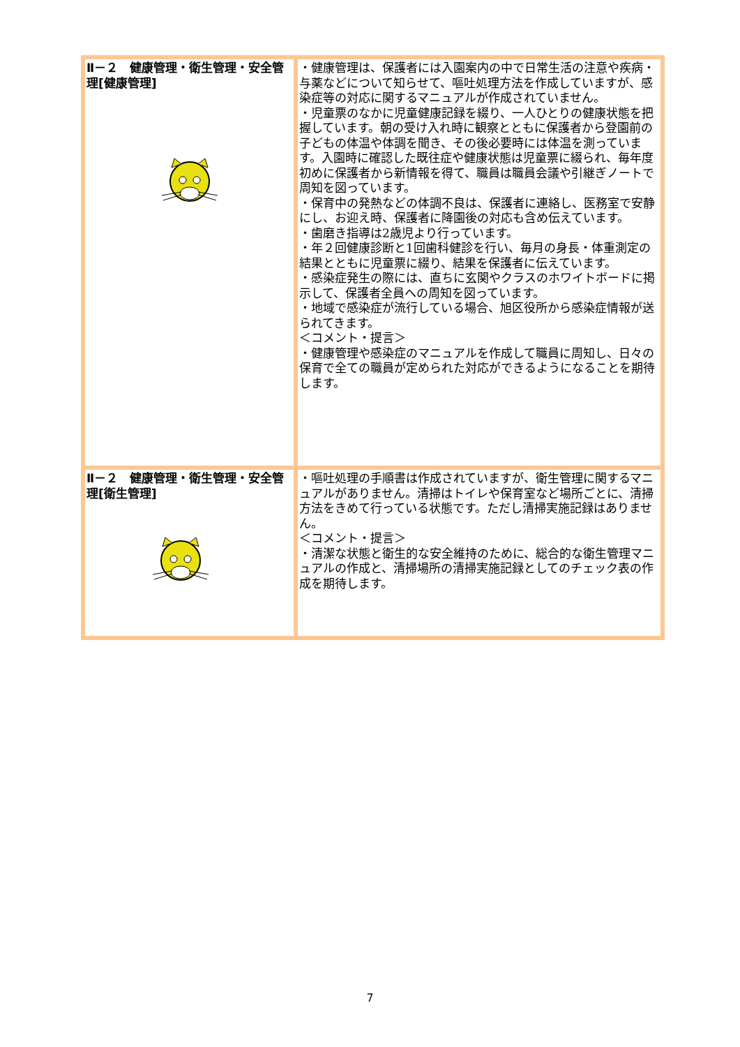| Ⅱ－２ 健康管理・衛生管理・安全管理[健康管理] | ・健康管理は、保護者には入園案内の中で日常生活の注意や疾病・与薬などについて知らせて、嘔吐処理方法を作成していますが、感染症等の対応に関するマニュアルが作成されていません。 ・児童票のなかに児童健康記録を綴り、一人ひとりの健康状態を把握しています。朝の受け入れ時に観察とともに保護者から登園前の子どもの体温や体調を聞き、その後必要時には体温を測っています。入園時に確認した既往症や健康状態は児童票に綴られ、毎年度初めに保護者から新情報を得て、職員は職員会議や引継ぎノートで周知を図っています。 ・保育中の発熱などの体調不良は、保護者に連絡し、医務室で安静にし、お迎え時、保護者に降園後の対応も含め伝えています。 ・歯磨き指導は2歳児より行っています。 ・年２回健康診断と1回歯科健診を行い、毎月の身長・体重測定の結果とともに児童票に綴り、結果を保護者に伝えています。 ・感染症発生の際には、直ちに玄関やクラスのホワイトボードに掲示して、保護者全員への周知を図っています。 ・地域で感染症が流行している場合、旭区役所から感染症情報が送られてきます。 ＜コメント・提言＞ ・健康管理や感染症のマニュアルを作成して職員に周知し、日々の保育で全ての職員が定められた対応ができるようになることを期待します。 |
| Ⅱ－２ 健康管理・衛生管理・安全管理[衛生管理] | ・嘔吐処理の手順書は作成されていますが、衛生管理に関するマニュアルがありません。清掃はトイレや保育室など場所ごとに、清掃方法をきめて行っている状態です。ただし清掃実施記録はありません。 ＜コメント・提言＞ ・清潔な状態と衛生的な安全維持のために、総合的な衛生管理マニュアルの作成と、清掃場所の清掃実施記録としてのチェック表の作成を期待します。 |
7